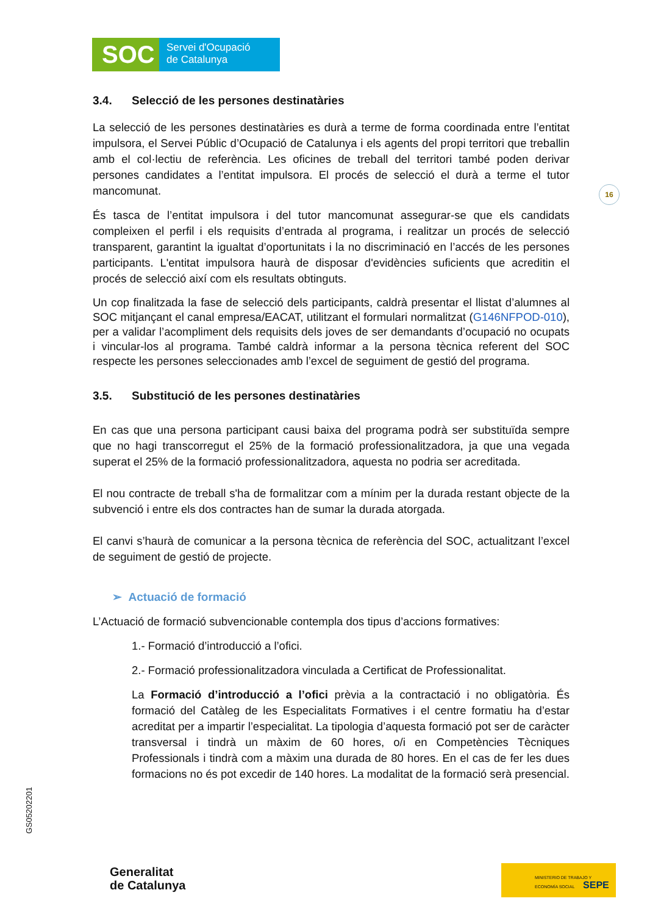SOC
Servei d'Ocupació
de Catalunya
16
GS05202201
3.4. Selecció de les persones destinatàries
La selecció de les persones destinatàries es durà a terme de forma coordinada entre l’entitat impulsora, el Servei Públic d’Ocupació de Catalunya i els agents del propi territori que treballin amb el col·lectiu de referència. Les oficines de treball del territori també poden derivar persones candidates a l’entitat impulsora. El procés de selecció el durà a terme el tutor mancomunat.
És tasca de l’entitat impulsora i del tutor mancomunat assegurar-se que els candidats compleixen el perfil i els requisits d’entrada al programa, i realitzar un procés de selecció transparent, garantint la igualtat d’oportunitats i la no discriminació en l’accés de les persones participants. L'entitat impulsora haurà de disposar d'evidències suficients que acreditin el procés de selecció així com els resultats obtinguts.
Un cop finalitzada la fase de selecció dels participants, caldrà presentar el llistat d’alumnes al SOC mitjançant el canal empresa/EACAT, utilitzant el formulari normalitzat (G146NFPOD-010), per a validar l’acompliment dels requisits dels joves de ser demandants d’ocupació no ocupats i vincular-los al programa. També caldrà informar a la persona tècnica referent del SOC respecte les persones seleccionades amb l’excel de seguiment de gestió del programa.
3.5. Substitució de les persones destinatàries
En cas que una persona participant causi baixa del programa podrà ser substituïda sempre que no hagi transcorregut el 25% de la formació professionalitzadora, ja que una vegada superat el 25% de la formació professionalitzadora, aquesta no podria ser acreditada.
El nou contracte de treball s'ha de formalitzar com a mínim per la durada restant objecte de la subvenció i entre els dos contractes han de sumar la durada atorgada.
El canvi s’haurà de comunicar a la persona tècnica de referència del SOC, actualitzant l’excel de seguiment de gestió de projecte.
➢ Actuació de formació
L’Actuació de formació subvencionable contempla dos tipus d’accions formatives:
1.- Formació d’introducció a l’ofici.
2.- Formació professionalitzadora vinculada a Certificat de Professionalitat.
La Formació d’introducció a l’ofici prèvia a la contractació i no obligatòria. És formació del Catàleg de les Especialitats Formatives i el centre formatiu ha d’estar acreditat per a impartir l’especialitat. La tipologia d’aquesta formació pot ser de caràcter transversal i tindrà un màxim de 60 hores, o/i en Competències Tècniques Professionals i tindrà com a màxim una durada de 80 hores. En el cas de fer les dues formacions no és pot excedir de 140 hores. La modalitat de la formació serà presencial.
Generalitat
de Catalunya
MINISTERIO DE TRABAJO Y ECONOMÍA SOCIAL SEPE